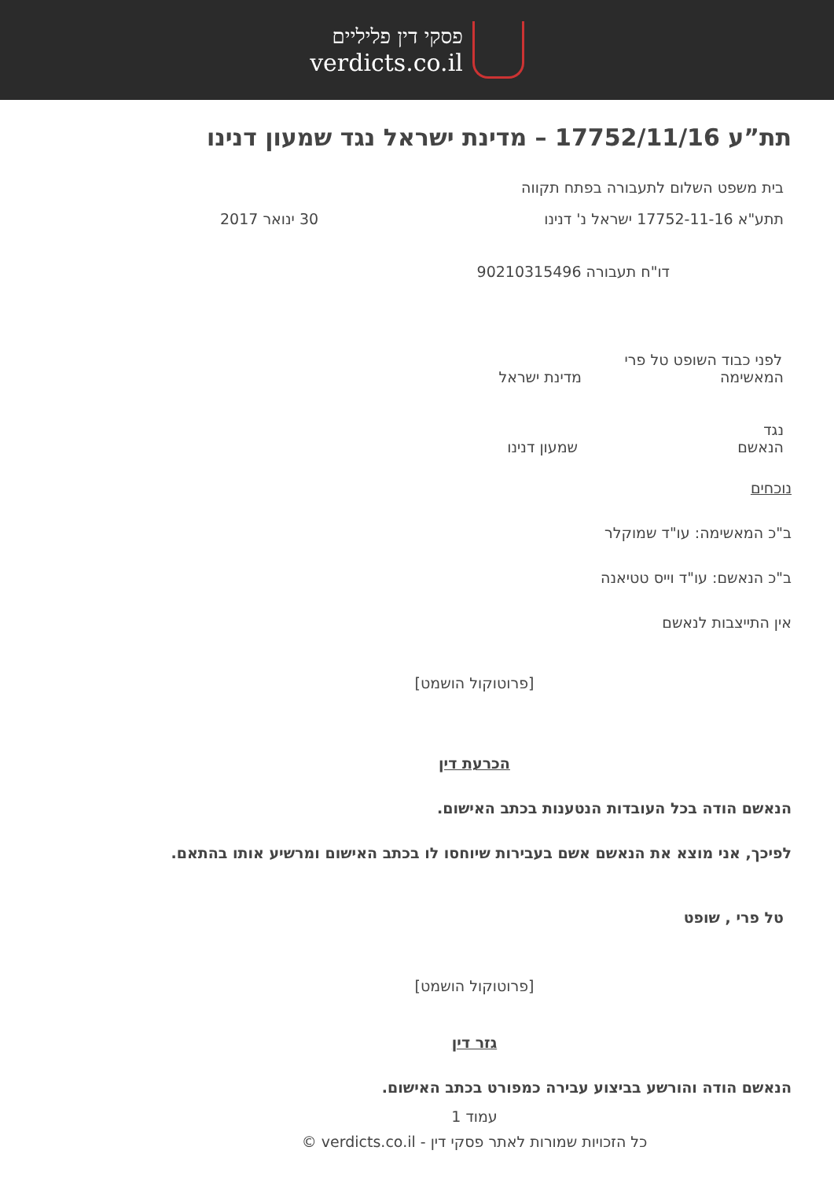פסקי דין פליליים
verdicts.co.il
תת”ע 17752/11/16 – מדינת ישראל נגד שמעון דנינו
בית משפט השלום לתעבורה בפתח תקווה
תתע"א 17752-11-16 ישראל נ' דנינו 30 ינואר 2017
דו"ח תעבורה 90210315496
לפני כבוד השופט טל פרי
המאשימה מדינת ישראל
נגד
הנאשם שמעון דנינו
נוכחים
ב"כ המאשימה: עו"ד שמוקלר
ב"כ הנאשם: עו"ד וייס טטיאנה
אין התייצבות לנאשם
[פרוטוקול הושמט]
הכרעת דין
הנאשם הודה בכל העובדות הנטענות בכתב האישום.
לפיכך, אני מוצא את הנאשם אשם בעבירות שיוחסו לו בכתב האישום ומרשיע אותו בהתאם.
טל פרי , שופט
[פרוטוקול הושמט]
גזר דין
הנאשם הודה והורשע בביצוע עבירה כמפורט בכתב האישום.
עמוד 1
כל הזכויות שמורות לאתר פסקי דין - verdicts.co.il ©